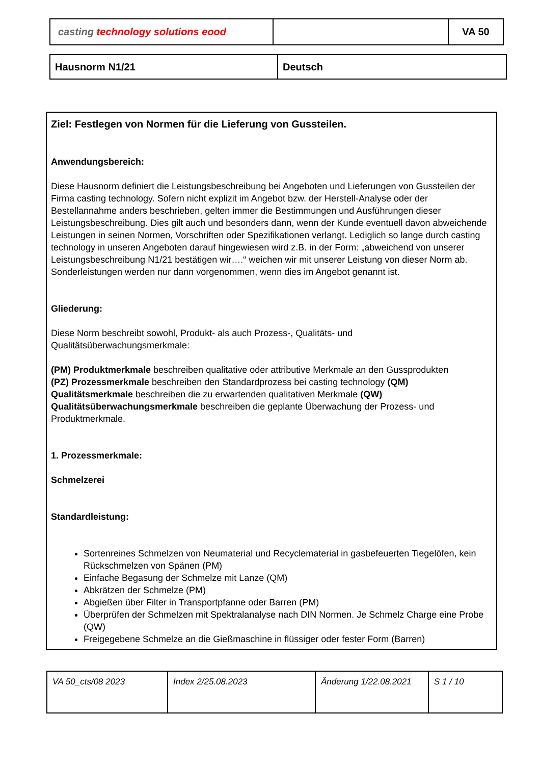| casting technology solutions eood | | VA 50 |
| Hausnorm N1/21 | Deutsch |
Ziel: Festlegen von Normen für die Lieferung von Gussteilen.
Anwendungsbereich:
Diese Hausnorm definiert die Leistungsbeschreibung bei Angeboten und Lieferungen von Gussteilen der Firma casting technology. Sofern nicht explizit im Angebot bzw. der Herstell-Analyse oder der Bestellannahme anders beschrieben, gelten immer die Bestimmungen und Ausführungen dieser Leistungsbeschreibung. Dies gilt auch und besonders dann, wenn der Kunde eventuell davon abweichende Leistungen in seinen Normen, Vorschriften oder Spezifikationen verlangt. Lediglich so lange durch casting technology in unseren Angeboten darauf hingewiesen wird z.B. in der Form: „abweichend von unserer Leistungsbeschreibung N1/21 bestätigen wir….“ weichen wir mit unserer Leistung von dieser Norm ab. Sonderleistungen werden nur dann vorgenommen, wenn dies im Angebot genannt ist.
Gliederung:
Diese Norm beschreibt sowohl, Produkt- als auch Prozess-, Qualitäts- und Qualitätsüberwachungsmerkmale:
(PM) Produktmerkmale beschreiben qualitative oder attributive Merkmale an den Gussprodukten
(PZ) Prozessmerkmale beschreiben den Standardprozess bei casting technology (QM) Qualitätsmerkmale beschreiben die zu erwartenden qualitativen Merkmale (QW) Qualitätsüberwachungsmerkmale beschreiben die geplante Überwachung der Prozess- und Produktmerkmale.
1. Prozessmerkmale:
Schmelzerei
Standardleistung:
Sortenreines Schmelzen von Neumaterial und Recyclematerial in gasbefeuerten Tiegelöfen, kein Rückschmelzen von Spänen (PM)
Einfache Begasung der Schmelze mit Lanze (QM)
Abkrätzen der Schmelze (PM)
Abgießen über Filter in Transportpfanne oder Barren (PM)
Überprüfen der Schmelzen mit Spektralanalyse nach DIN Normen. Je Schmelz Charge eine Probe (QW)
Freigegebene Schmelze an die Gießmaschine in flüssiger oder fester Form (Barren)
| VA 50_cts/08 2023 | Index 2/25.08.2023 | Änderung 1/22.08.2021 | S 1 / 10 |